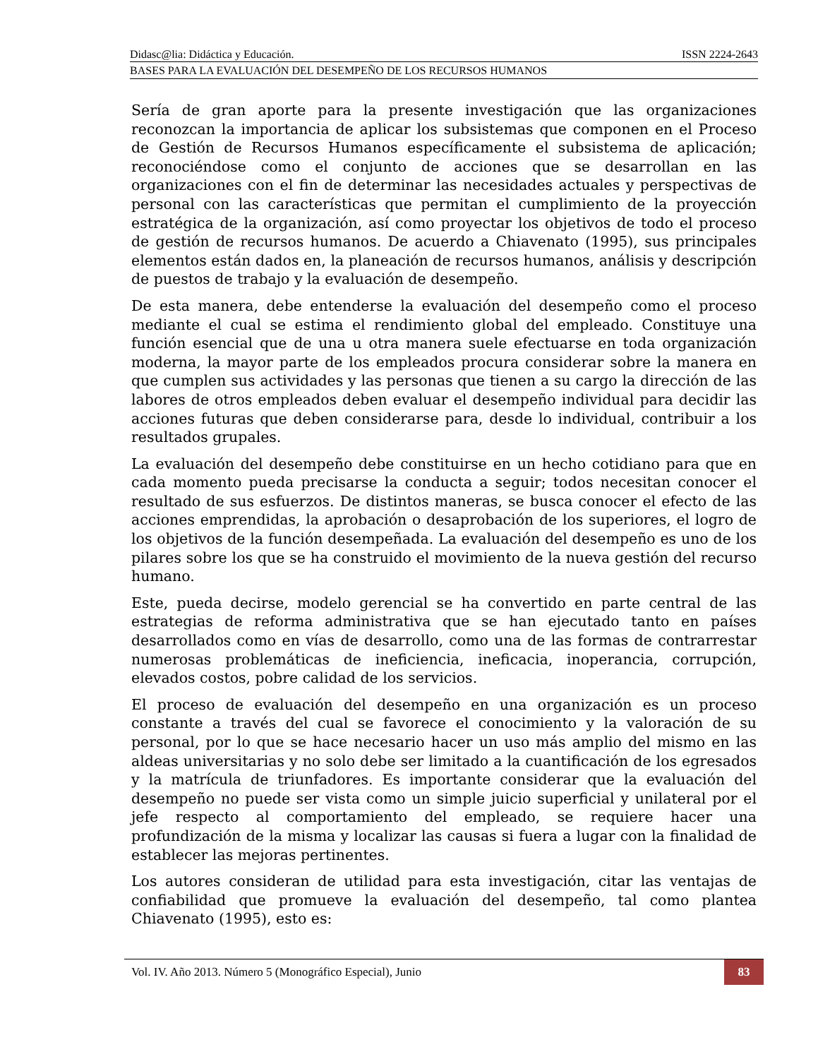Didasc@lia: Didáctica y Educación. ISSN 2224-2643
BASES PARA LA EVALUACIÓN DEL DESEMPEÑO DE LOS RECURSOS HUMANOS
Sería de gran aporte para la presente investigación que las organizaciones reconozcan la importancia de aplicar los subsistemas que componen en el Proceso de Gestión de Recursos Humanos específicamente el subsistema de aplicación; reconociéndose como el conjunto de acciones que se desarrollan en las organizaciones con el fin de determinar las necesidades actuales y perspectivas de personal con las características que permitan el cumplimiento de la proyección estratégica de la organización, así como proyectar los objetivos de todo el proceso de gestión de recursos humanos. De acuerdo a Chiavenato (1995), sus principales elementos están dados en, la planeación de recursos humanos, análisis y descripción de puestos de trabajo y la evaluación de desempeño.
De esta manera, debe entenderse la evaluación del desempeño como el proceso mediante el cual se estima el rendimiento global del empleado. Constituye una función esencial que de una u otra manera suele efectuarse en toda organización moderna, la mayor parte de los empleados procura considerar sobre la manera en que cumplen sus actividades y las personas que tienen a su cargo la dirección de las labores de otros empleados deben evaluar el desempeño individual para decidir las acciones futuras que deben considerarse para, desde lo individual, contribuir a los resultados grupales.
La evaluación del desempeño debe constituirse en un hecho cotidiano para que en cada momento pueda precisarse la conducta a seguir; todos necesitan conocer el resultado de sus esfuerzos. De distintos maneras, se busca conocer el efecto de las acciones emprendidas, la aprobación o desaprobación de los superiores, el logro de los objetivos de la función desempeñada. La evaluación del desempeño es uno de los pilares sobre los que se ha construido el movimiento de la nueva gestión del recurso humano.
Este, pueda decirse, modelo gerencial se ha convertido en parte central de las estrategias de reforma administrativa que se han ejecutado tanto en países desarrollados como en vías de desarrollo, como una de las formas de contrarrestar numerosas problemáticas de ineficiencia, ineficacia, inoperancia, corrupción, elevados costos, pobre calidad de los servicios.
El proceso de evaluación del desempeño en una organización es un proceso constante a través del cual se favorece el conocimiento y la valoración de su personal, por lo que se hace necesario hacer un uso más amplio del mismo en las aldeas universitarias y no solo debe ser limitado a la cuantificación de los egresados y la matrícula de triunfadores. Es importante considerar que la evaluación del desempeño no puede ser vista como un simple juicio superficial y unilateral por el jefe respecto al comportamiento del empleado, se requiere hacer una profundización de la misma y localizar las causas si fuera a lugar con la finalidad de establecer las mejoras pertinentes.
Los autores consideran de utilidad para esta investigación, citar las ventajas de confiabilidad que promueve la evaluación del desempeño, tal como plantea Chiavenato (1995), esto es:
Vol. IV. Año 2013. Número 5 (Monográfico Especial), Junio
83